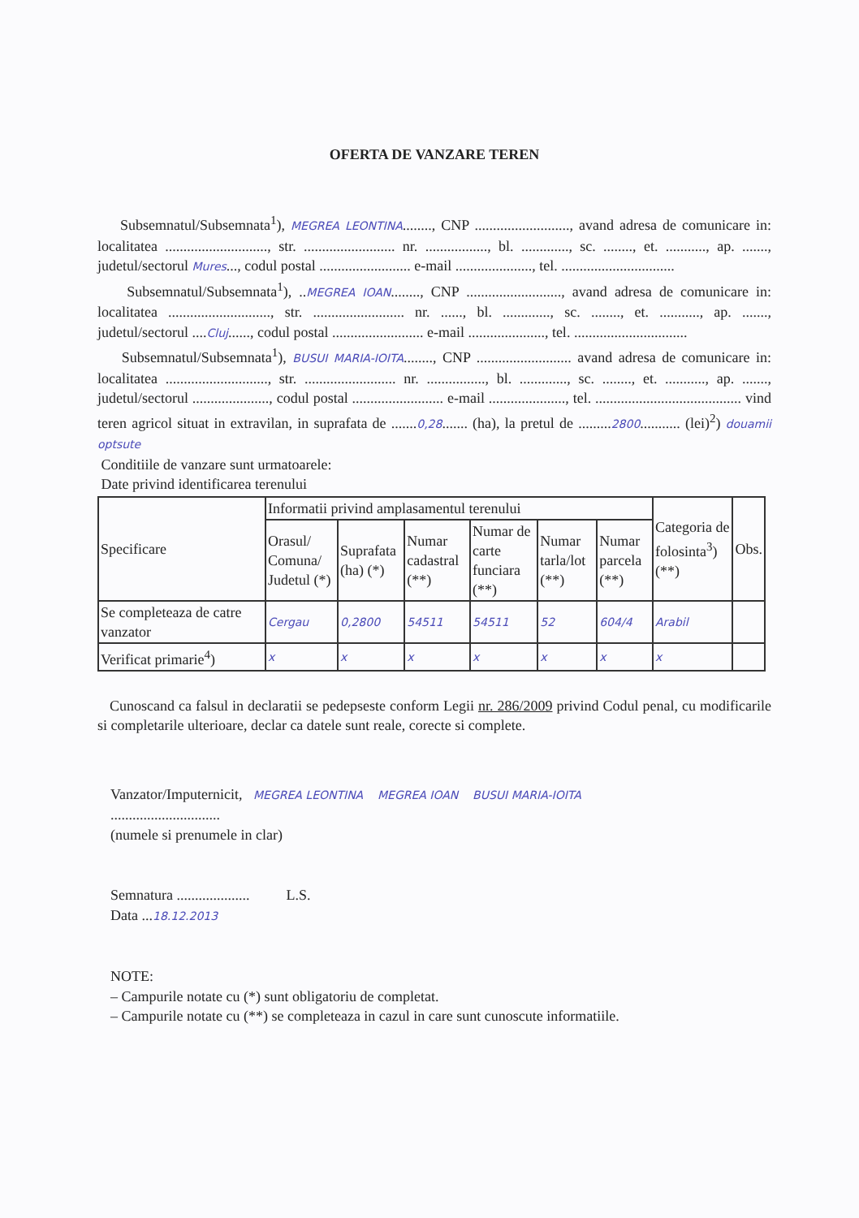OFERTA DE VANZARE TEREN
Subsemnatul/Subsemnata<sup>1</sup>), MEGREA LEONTINA........, CNP .........................., avand adresa de comunicare in: localitatea ............................, str. ......................... nr. ................., bl. ............., sc. ........, et. ..........., ap. ......., judetul/sectorul Mures..., codul postal ......................... e-mail ....................., tel. ...............................
Subsemnatul/Subsemnata<sup>1</sup>), ..MEGREA IOAN........, CNP .........................., avand adresa de comunicare in: localitatea ............................, str. ......................... nr. ......, bl. ............., sc. ........, et. ..........., ap. ......., judetul/sectorul ....Cluj......, codul postal ......................... e-mail ....................., tel. ...............................
Subsemnatul/Subsemnata<sup>1</sup>), BUSUI MARIA-IOITA........, CNP .......................... avand adresa de comunicare in: localitatea ............................, str. ......................... nr. ................, bl. ............., sc. ........, et. ..........., ap. ......., judetul/sectorul ....................., codul postal ......................... e-mail ....................., tel. ........................................ vind teren agricol situat in extravilan, in suprafata de .......0,28....... (ha), la pretul de .........2800........... (lei)<sup>2</sup>) douamii optsute
Conditiile de vanzare sunt urmatoarele:
Date privind identificarea terenului
| Specificare | Informatii privind amplasamentul terenului | | | | | | Categoria de folosinta<sup>3</sup>) (**) | Obs. |
| --- | --- | --- | --- | --- | --- | --- | --- | --- |
| | Orasul/ Comuna/ Judetul (*) | Suprafata (ha) (*) | Numar cadastral (**) | Numar de carte funciara (**) | Numar tarla/lot (**) | Numar parcela (**) | | |
| Se completeaza de catre vanzator | Cergau | 0,2800 | 54511 | 54511 | 52 | 604/4 | Arabil | |
| Verificat primarie<sup>4</sup>) | x | x | x | x | x | x | x | |
Cunoscand ca falsul in declaratii se pedepseste conform Legii nr. 286/2009 privind Codul penal, cu modificarile si completarile ulterioare, declar ca datele sunt reale, corecte si complete.
Vanzator/Imputernicit, MEGREA LEONTINA MEGREA IOAN BUSUI MARIA-IOITA
..............................
(numele si prenumele in clar)
Semnatura .................... L.S.
Data ...18.12.2013
NOTE:
– Campurile notate cu (*) sunt obligatoriu de completat.
– Campurile notate cu (**) se completeaza in cazul in care sunt cunoscute informatiile.